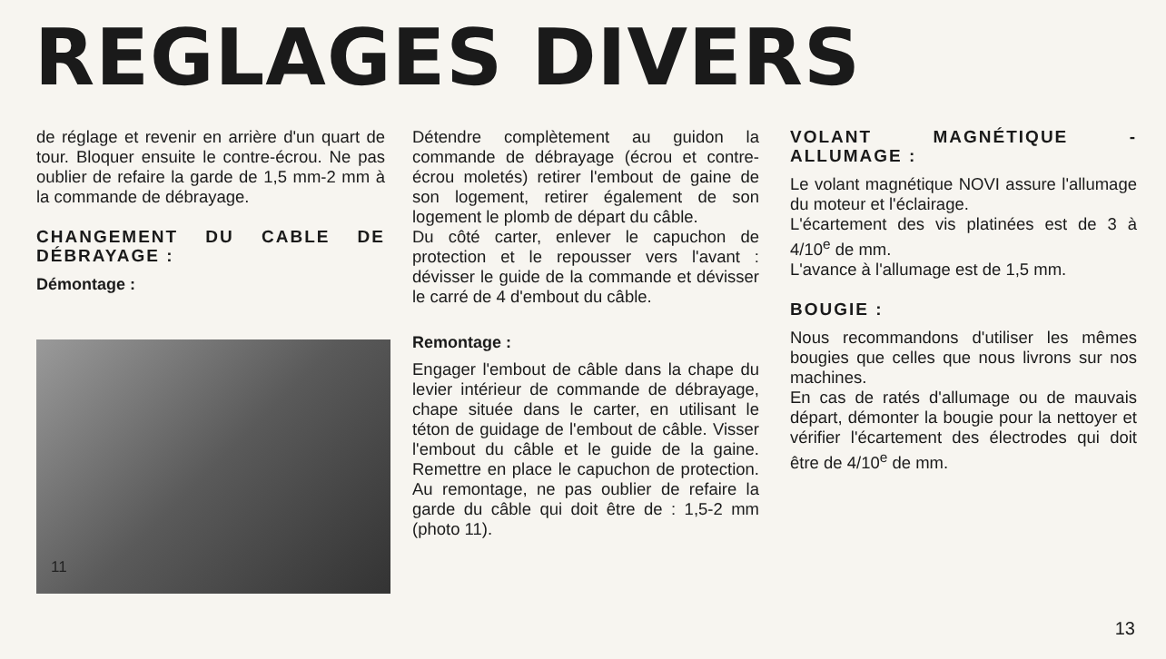REGLAGES DIVERS
de réglage et revenir en arrière d'un quart de tour. Bloquer ensuite le contre-écrou. Ne pas oublier de refaire la garde de 1,5 mm-2 mm à la commande de débrayage.
CHANGEMENT DU CABLE DE DÉBRAYAGE :
Démontage :
11
Détendre complètement au guidon la commande de débrayage (écrou et contre-écrou moletés) retirer l'embout de gaine de son logement, retirer également de son logement le plomb de départ du câble.
Du côté carter, enlever le capuchon de protection et le repousser vers l'avant : dévisser le guide de la commande et dévisser le carré de 4 d'embout du câble.
Remontage :
Engager l'embout de câble dans la chape du levier intérieur de commande de débrayage, chape située dans le carter, en utilisant le téton de guidage de l'embout de câble. Visser l'embout du câble et le guide de la gaine. Remettre en place le capuchon de protection. Au remontage, ne pas oublier de refaire la garde du câble qui doit être de : 1,5-2 mm (photo 11).
VOLANT MAGNÉTIQUE - ALLUMAGE :
Le volant magnétique NOVI assure l'allumage du moteur et l'éclairage.
L'écartement des vis platinées est de 3 à 4/10<sup>e</sup> de mm.
L'avance à l'allumage est de 1,5 mm.
BOUGIE :
Nous recommandons d'utiliser les mêmes bougies que celles que nous livrons sur nos machines.
En cas de ratés d'allumage ou de mauvais départ, démonter la bougie pour la nettoyer et vérifier l'écartement des électrodes qui doit être de 4/10<sup>e</sup> de mm.
13